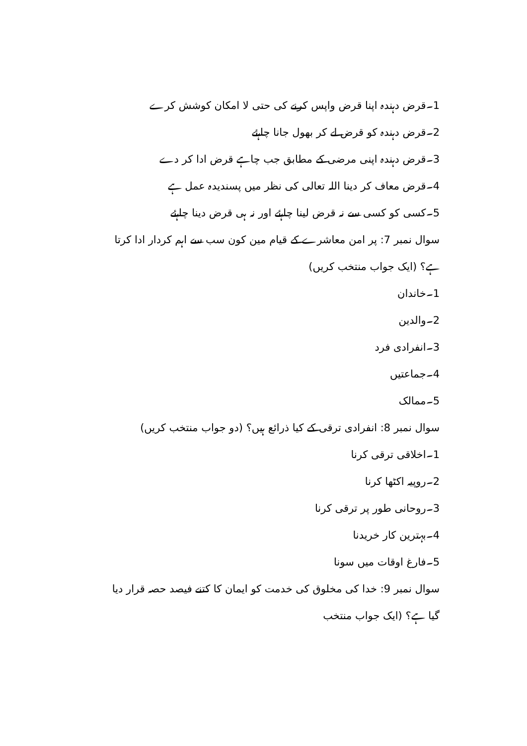1۔قرض دہندہ اپنا قرض واپس کرنے کی حتی لا امکان کوشش کرے
2۔قرض دہندہ کو قرض لے کر بھول جانا چاہئے
3۔قرض دہندہ اپنی مرضی کے مطابق جب چاہے قرض ادا کر دے
4۔قرض معاف کر دینا اللہ تعالی کی نظر میں پسندیدہ عمل ہے
5۔کسی کو کسی سے نہ قرض لینا چاہئے اور نہ ہی قرض دینا چاہئے
سوال نمبر 7: پر امن معاشرے کے قیام مین کون سب سے اہم کردار ادا کرتا ہے؟ (ایک جواب منتخب کریں)
1۔خاندان
2۔والدین
3۔انفرادی فرد
4۔جماعتیں
5۔ممالک
سوال نمبر 8: انفرادی ترقی کے کیا ذرائع ہیں؟ (دو جواب منتخب کریں)
1۔اخلاقی ترقی کرنا
2۔روپیہ اکٹھا کرنا
3۔روحانی طور پر ترقی کرنا
4۔بہترین کار خریدنا
5۔فارغ اوقات میں سونا
سوال نمبر 9: خدا کی مخلوق کی خدمت کو ایمان کا کتنے فیصد حصہ قرار دیا گیا ہے؟ (ایک جواب منتخب